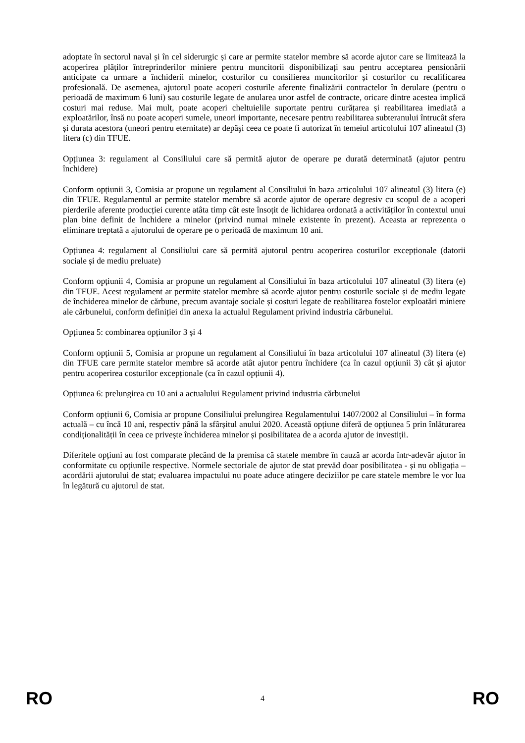adoptate în sectorul naval și în cel siderurgic și care ar permite statelor membre să acorde ajutor care se limitează la acoperirea plăților întreprinderilor miniere pentru muncitorii disponibilizați sau pentru acceptarea pensionării anticipate ca urmare a închiderii minelor, costurilor cu consilierea muncitorilor și costurilor cu recalificarea profesională. De asemenea, ajutorul poate acoperi costurile aferente finalizării contractelor în derulare (pentru o perioadă de maximum 6 luni) sau costurile legate de anularea unor astfel de contracte, oricare dintre acestea implică costuri mai reduse. Mai mult, poate acoperi cheltuielile suportate pentru curățarea și reabilitarea imediată a exploatărilor, însă nu poate acoperi sumele, uneori importante, necesare pentru reabilitarea subteranului întrucât sfera și durata acestora (uneori pentru eternitate) ar depăşi ceea ce poate fi autorizat în temeiul articolului 107 alineatul (3) litera (c) din TFUE.
Opțiunea 3: regulament al Consiliului care să permită ajutor de operare pe durată determinată (ajutor pentru închidere)
Conform opțiunii 3, Comisia ar propune un regulament al Consiliului în baza articolului 107 alineatul (3) litera (e) din TFUE. Regulamentul ar permite statelor membre să acorde ajutor de operare degresiv cu scopul de a acoperi pierderile aferente producției curente atâta timp cât este însoțit de lichidarea ordonată a activităților în contextul unui plan bine definit de închidere a minelor (privind numai minele existente în prezent). Aceasta ar reprezenta o eliminare treptată a ajutorului de operare pe o perioadă de maximum 10 ani.
Opțiunea 4: regulament al Consiliului care să permită ajutorul pentru acoperirea costurilor excepționale (datorii sociale și de mediu preluate)
Conform opțiunii 4, Comisia ar propune un regulament al Consiliului în baza articolului 107 alineatul (3) litera (e) din TFUE. Acest regulament ar permite statelor membre să acorde ajutor pentru costurile sociale și de mediu legate de închiderea minelor de cărbune, precum avantaje sociale și costuri legate de reabilitarea fostelor exploatări miniere ale cărbunelui, conform definiției din anexa la actualul Regulament privind industria cărbunelui.
Opțiunea 5: combinarea opțiunilor 3 și 4
Conform opțiunii 5, Comisia ar propune un regulament al Consiliului în baza articolului 107 alineatul (3) litera (e) din TFUE care permite statelor membre să acorde atât ajutor pentru închidere (ca în cazul opțiunii 3) cât și ajutor pentru acoperirea costurilor excepționale (ca în cazul opțiunii 4).
Opțiunea 6: prelungirea cu 10 ani a actualului Regulament privind industria cărbunelui
Conform opțiunii 6, Comisia ar propune Consiliului prelungirea Regulamentului 1407/2002 al Consiliului – în forma actuală – cu încă 10 ani, respectiv până la sfârșitul anului 2020. Această opțiune diferă de opțiunea 5 prin înlăturarea condiționalității în ceea ce privește închiderea minelor și posibilitatea de a acorda ajutor de investiții.
Diferitele opțiuni au fost comparate plecând de la premisa că statele membre în cauză ar acorda într-adevăr ajutor în conformitate cu opțiunile respective. Normele sectoriale de ajutor de stat prevăd doar posibilitatea - și nu obligația – acordării ajutorului de stat; evaluarea impactului nu poate aduce atingere deciziilor pe care statele membre le vor lua în legătură cu ajutorul de stat.
RO 4 RO